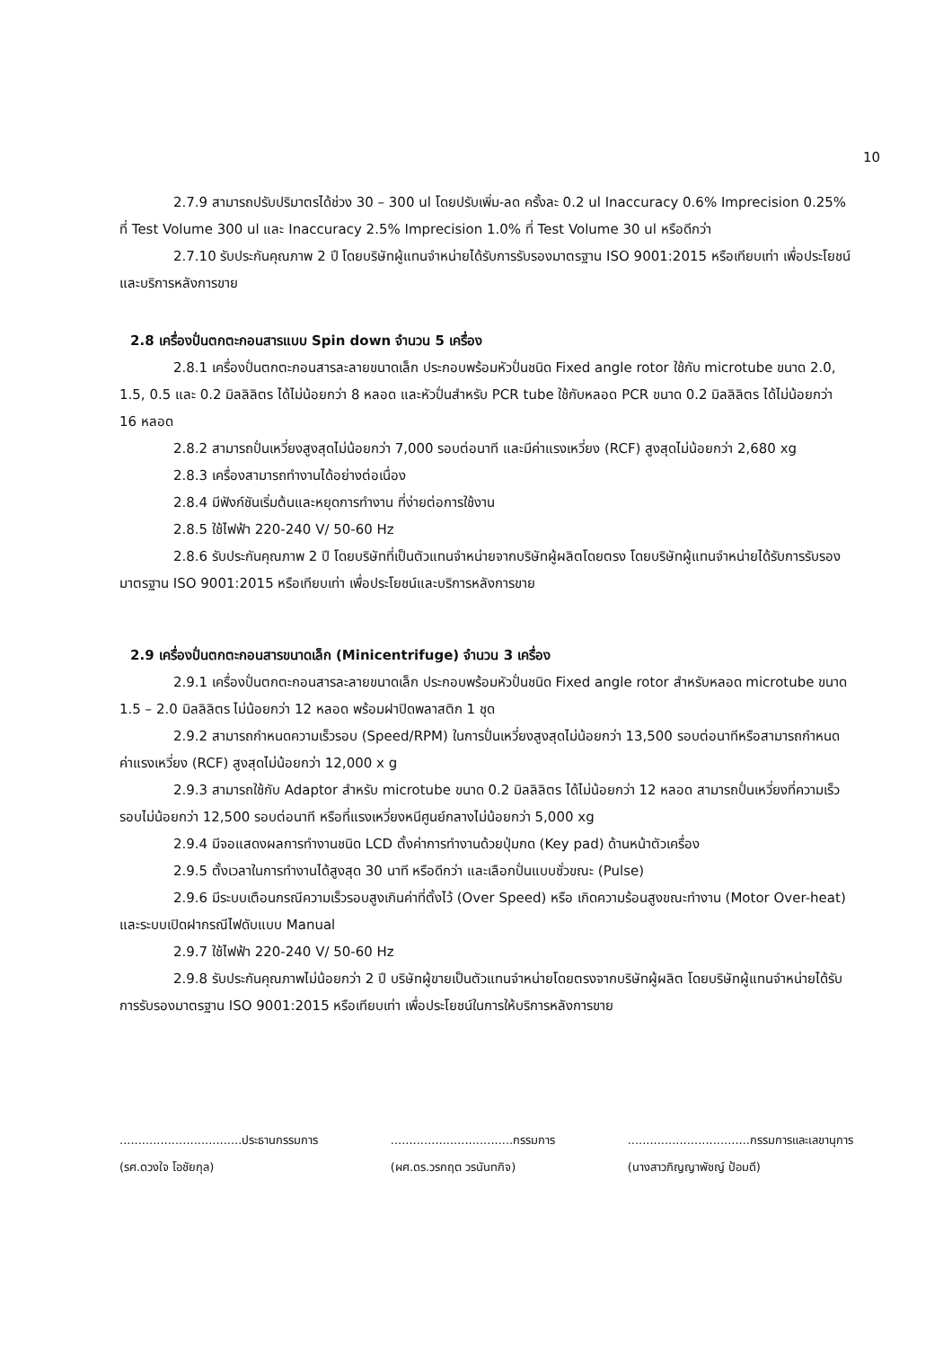10
2.7.9 สามารถปรับปริมาตรได้ช่วง 30 – 300 ul โดยปรับเพิ่ม-ลด ครั้งละ 0.2 ul Inaccuracy 0.6% Imprecision 0.25% ที่ Test Volume 300 ul และ Inaccuracy 2.5% Imprecision 1.0% ที่ Test Volume 30 ul หรือดีกว่า
2.7.10 รับประกันคุณภาพ 2 ปี โดยบริษัทผู้แทนจำหน่ายได้รับการรับรองมาตรฐาน ISO 9001:2015 หรือเทียบเท่า เพื่อประโยชน์และบริการหลังการขาย
2.8 เครื่องปั่นตกตะกอนสารแบบ Spin down จำนวน 5 เครื่อง
2.8.1 เครื่องปั่นตกตะกอนสารละลายขนาดเล็ก ประกอบพร้อมหัวปั่นชนิด Fixed angle rotor ใช้กับ microtube ขนาด 2.0, 1.5, 0.5 และ 0.2 มิลลิลิตร ได้ไม่น้อยกว่า 8 หลอด และหัวปั่นสำหรับ PCR tube ใช้กับหลอด PCR ขนาด 0.2 มิลลิลิตร ได้ไม่น้อยกว่า 16 หลอด
2.8.2 สามารถปั่นเหวี่ยงสูงสุดไม่น้อยกว่า 7,000 รอบต่อนาที และมีค่าแรงเหวี่ยง (RCF) สูงสุดไม่น้อยกว่า 2,680 xg
2.8.3 เครื่องสามารถทำงานได้อย่างต่อเนื่อง
2.8.4 มีฟังก์ชันเริ่มต้นและหยุดการทำงาน ที่ง่ายต่อการใช้งาน
2.8.5 ใช้ไฟฟ้า 220-240 V/ 50-60 Hz
2.8.6 รับประกันคุณภาพ 2 ปี โดยบริษัทที่เป็นตัวแทนจำหน่ายจากบริษัทผู้ผลิตโดยตรง โดยบริษัทผู้แทนจำหน่ายได้รับการรับรองมาตรฐาน ISO 9001:2015 หรือเทียบเท่า เพื่อประโยชน์และบริการหลังการขาย
2.9 เครื่องปั่นตกตะกอนสารขนาดเล็ก (Minicentrifuge) จำนวน 3 เครื่อง
2.9.1 เครื่องปั่นตกตะกอนสารละลายขนาดเล็ก ประกอบพร้อมหัวปั่นชนิด Fixed angle rotor สำหรับหลอด microtube ขนาด 1.5 – 2.0 มิลลิลิตร ไม่น้อยกว่า 12 หลอด พร้อมฝาปิดพลาสติก 1 ชุด
2.9.2 สามารถกำหนดความเร็วรอบ (Speed/RPM) ในการปั่นเหวี่ยงสูงสุดไม่น้อยกว่า 13,500 รอบต่อนาทีหรือสามารถกำหนดค่าแรงเหวี่ยง (RCF) สูงสุดไม่น้อยกว่า 12,000 x g
2.9.3 สามารถใช้กับ Adaptor สำหรับ microtube ขนาด 0.2 มิลลิลิตร ได้ไม่น้อยกว่า 12 หลอด สามารถปั่นเหวี่ยงที่ความเร็วรอบไม่น้อยกว่า 12,500 รอบต่อนาที หรือที่แรงเหวี่ยงหนีศูนย์กลางไม่น้อยกว่า 5,000 xg
2.9.4 มีจอแสดงผลการทำงานชนิด LCD ตั้งค่าการทำงานด้วยปุ่มกด (Key pad) ด้านหน้าตัวเครื่อง
2.9.5 ตั้งเวลาในการทำงานได้สูงสุด 30 นาที หรือดีกว่า และเลือกปั่นแบบชั่วขณะ (Pulse)
2.9.6 มีระบบเตือนกรณีความเร็วรอบสูงเกินค่าที่ตั้งไว้ (Over Speed) หรือ เกิดความร้อนสูงขณะทำงาน (Motor Over-heat) และระบบเปิดฝากรณีไฟดับแบบ Manual
2.9.7 ใช้ไฟฟ้า 220-240 V/ 50-60 Hz
2.9.8 รับประกันคุณภาพไม่น้อยกว่า 2 ปี บริษัทผู้ขายเป็นตัวแทนจำหน่ายโดยตรงจากบริษัทผู้ผลิต โดยบริษัทผู้แทนจำหน่ายได้รับการรับรองมาตรฐาน ISO 9001:2015 หรือเทียบเท่า เพื่อประโยชน์ในการให้บริการหลังการขาย
.................................ประธานกรรมการ
(รศ.ดวงใจ โอชัยกุล)
.................................กรรมการ
(ผศ.ดร.วรกฤต วรนันทกิจ)
.................................กรรมการและเลขานุการ
(นางสาวภิญญาพัชญ์ ป้อมดี)